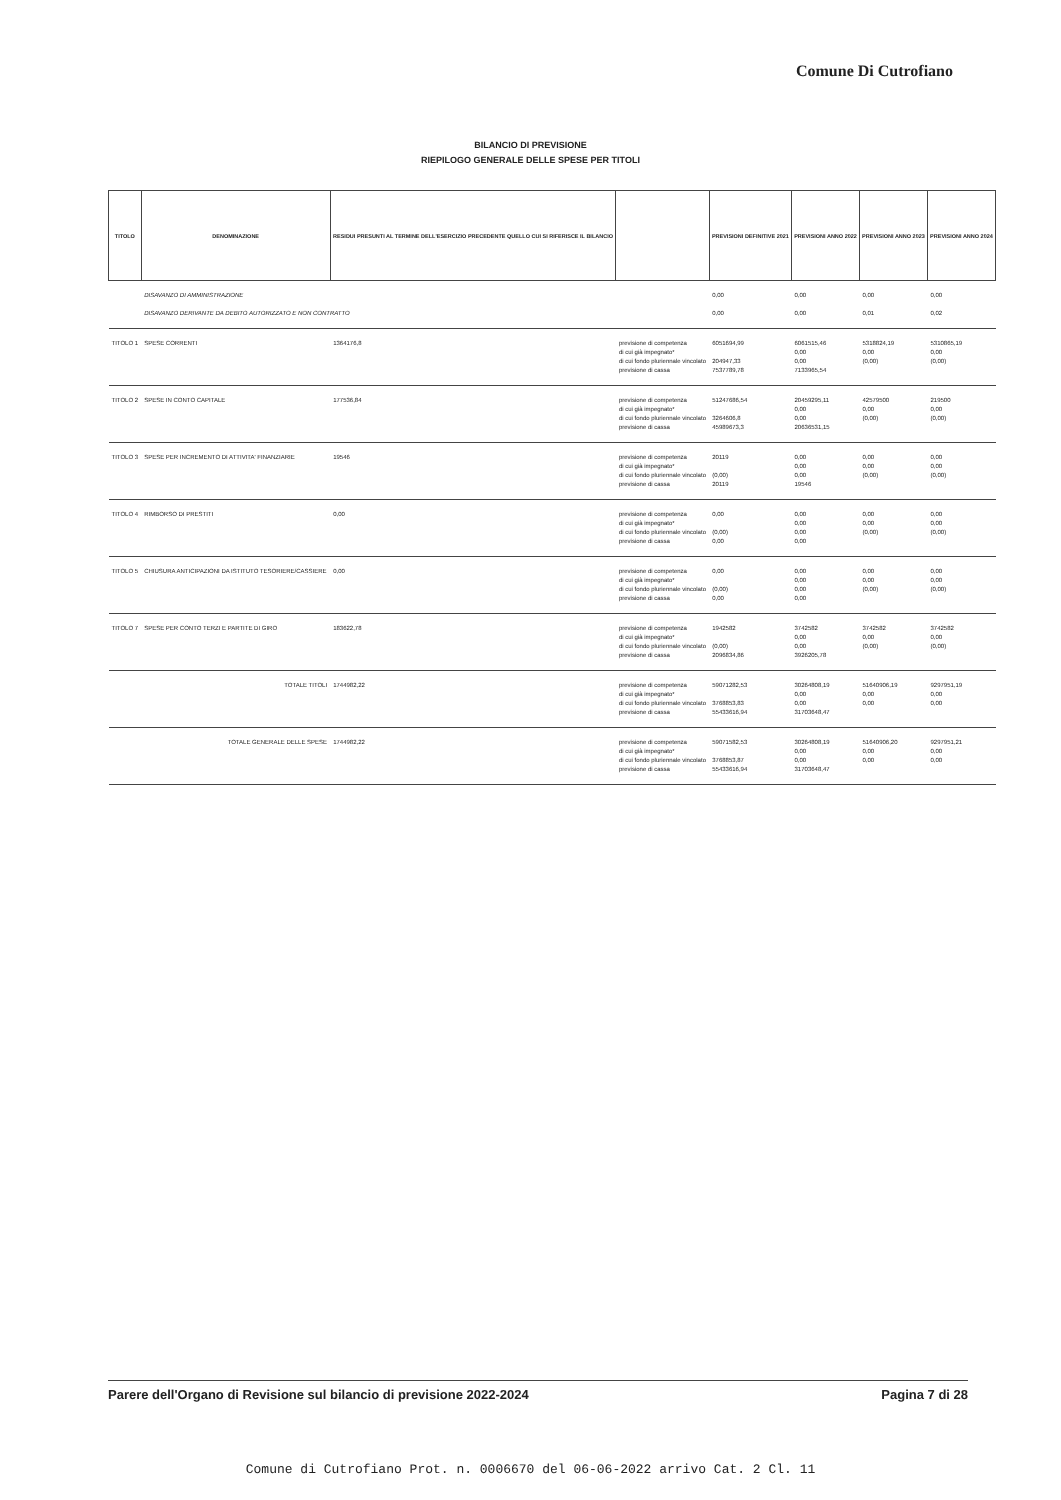Comune Di Cutrofiano
BILANCIO DI PREVISIONE
RIEPILOGO GENERALE DELLE SPESE PER TITOLI
| TITOLO | DENOMINAZIONE | RESIDUI PRESUNTI AL TERMINE DELL'ESERCIZIO PRECEDENTE QUELLO CUI SI RIFERISCE IL BILANCIO | | PREVISIONI DEFINITIVE 2021 | PREVISIONI ANNO 2022 | PREVISIONI ANNO 2023 | PREVISIONI ANNO 2024 |
| --- | --- | --- | --- | --- | --- | --- | --- |
| | DISAVANZO DI AMMINISTRAZIONE DISAVANZO DERIVANTE DA DEBITO AUTORIZZATO E NON CONTRATTO | | | 0,00 0,00 | 0,00 0,00 | 0,00 0,01 | 0,00 0,02 |
| TITOLO 1 | SPESE CORRENTI | 1364176,8 | previsione di competenza di cui già impegnato* di cui fondo pluriennale vincolato previsione di cassa | 6051694,99 204947,33 7537789,78 | 6061515,46 0,00 0,00 7133965,54 | 5318824,19 0,00 (0,00) | 5310865,19 0,00 (0,00) |
| TITOLO 2 | SPESE IN CONTO CAPITALE | 177536,84 | previsione di competenza di cui già impegnato* di cui fondo pluriennale vincolato previsione di cassa | 51247686,54 3264606,8 45989673,3 | 20459295,11 0,00 0,00 20636531,15 | 42579500 0,00 (0,00) | 219500 0,00 (0,00) |
| TITOLO 3 | SPESE PER INCREMENTO DI ATTIVITA' FINANZIARIE | 19546 | previsione di competenza di cui già impegnato* di cui fondo pluriennale vincolato previsione di cassa | 20119 (0,00) 20119 | 0,00 0,00 0,00 19546 | 0,00 0,00 (0,00) | 0,00 0,00 (0,00) |
| TITOLO 4 | RIMBORSO DI PRESTITI | 0,00 | previsione di competenza di cui già impegnato* di cui fondo pluriennale vincolato previsione di cassa | 0,00 (0,00) 0,00 | 0,00 0,00 0,00 0,00 | 0,00 0,00 (0,00) | 0,00 0,00 (0,00) |
| TITOLO 5 | CHIUSURA ANTICIPAZIONI DA ISTITUTO TESORIERE/CASSIERE | 0,00 | previsione di competenza di cui già impegnato* di cui fondo pluriennale vincolato previsione di cassa | 0,00 (0,00) 0,00 | 0,00 0,00 0,00 0,00 | 0,00 0,00 (0,00) | 0,00 0,00 (0,00) |
| TITOLO 7 | SPESE PER CONTO TERZI E PARTITE DI GIRO | 183622,78 | previsione di competenza di cui già impegnato* di cui fondo pluriennale vincolato previsione di cassa | 1942582 (0,00) 2096834,86 | 3742582 0,00 0,00 3926205,78 | 3742582 0,00 (0,00) | 3742582 0,00 (0,00) |
| | TOTALE TITOLI | 1744982,22 | previsione di competenza di cui già impegnato* di cui fondo pluriennale vincolato previsione di cassa | 59071282,53 3768853,83 55433616,94 | 30264808,19 0,00 0,00 31703648,47 | 51640906,19 0,00 0,00 | 9297951,19 0,00 0,00 |
| | TOTALE GENERALE DELLE SPESE | 1744982,22 | previsione di competenza di cui già impegnato* di cui fondo pluriennale vincolato previsione di cassa | 59071582,53 3768853,87 55433616,94 | 30264808,19 0,00 0,00 31703648,47 | 51640906,20 0,00 0,00 | 9297951,21 0,00 0,00 |
Parere dell'Organo di Revisione sul bilancio di previsione 2022-2024 Pagina 7 di 28
Comune di Cutrofiano Prot. n. 0006670 del 06-06-2022 arrivo Cat. 2 Cl. 11